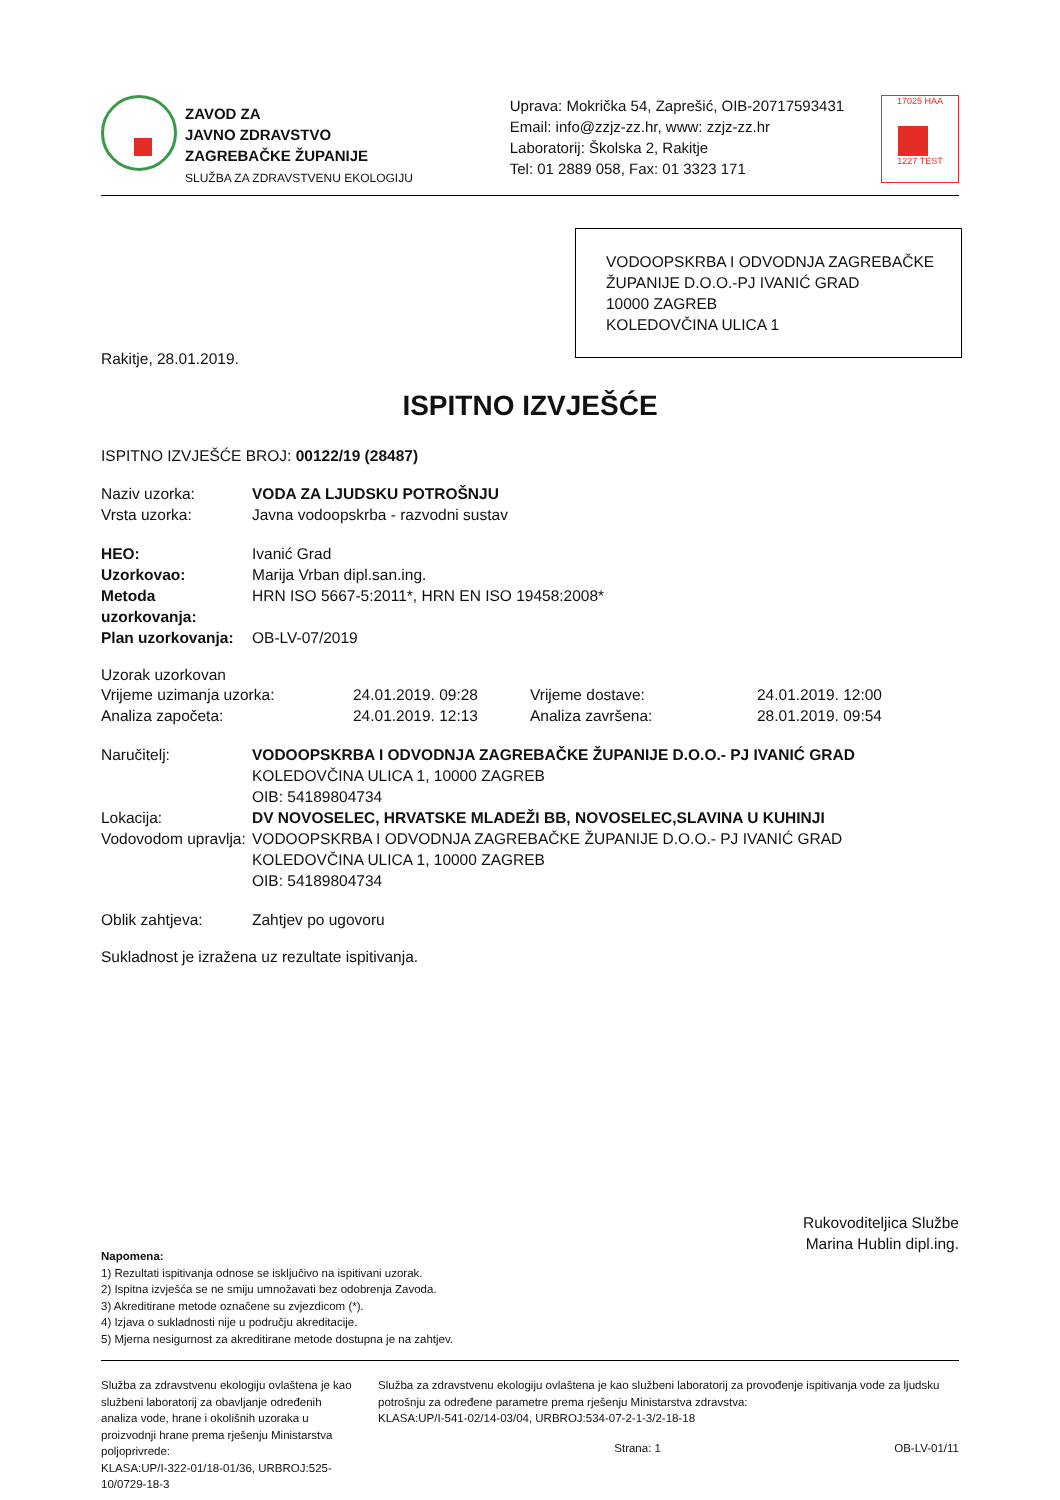ZAVOD ZA
JAVNO ZDRAVSTVO
ZAGREBAČKE ŽUPANIJE
SLUŽBA ZA ZDRAVSTVENU EKOLOGIJU
Uprava: Mokrička 54, Zaprešić, OIB-20717593431
Email: info@zzjz-zz.hr, www: zzjz-zz.hr
Laboratorij: Školska 2, Rakitje
Tel: 01 2889 058, Fax: 01 3323 171
17025 HAA
1227 TEST
VODOOPSKRBA I ODVODNJA ZAGREBAČKE ŽUPANIJE D.O.O.-PJ IVANIĆ GRAD
10000 ZAGREB
KOLEDOVČINA ULICA 1
Rakitje, 28.01.2019.
ISPITNO IZVJEŠĆE
ISPITNO IZVJEŠĆE BROJ: 00122/19 (28487)
Naziv uzorka: VODA ZA LJUDSKU POTROŠNJU
Vrsta uzorka: Javna vodoopskrba - razvodni sustav
HEO: Ivanić Grad
Uzorkovao: Marija Vrban dipl.san.ing.
Metoda uzorkovanja: HRN ISO 5667-5:2011*, HRN EN ISO 19458:2008*
Plan uzorkovanja: OB-LV-07/2019
Uzorak uzorkovan
Vrijeme uzimanja uzorka: 24.01.2019. 09:28 Vrijeme dostave: 24.01.2019. 12:00
Analiza započeta: 24.01.2019. 12:13 Analiza završena: 28.01.2019. 09:54
Naručitelj: VODOOPSKRBA I ODVODNJA ZAGREBAČKE ŽUPANIJE D.O.O.- PJ IVANIĆ GRAD
KOLEDOVČINA ULICA 1, 10000 ZAGREB
OIB: 54189804734
Lokacija: DV NOVOSELEC, HRVATSKE MLADEŽI BB, NOVOSELEC,SLAVINA U KUHINJI
Vodovodom upravlja:
VODOOPSKRBA I ODVODNJA ZAGREBAČKE ŽUPANIJE D.O.O.- PJ IVANIĆ GRAD
KOLEDOVČINA ULICA 1, 10000 ZAGREB
OIB: 54189804734
Oblik zahtjeva: Zahtjev po ugovoru
Sukladnost je izražena uz rezultate ispitivanja.
Rukovoditeljica Službe
Marina Hublin dipl.ing.
Napomena:
1) Rezultati ispitivanja odnose se isključivo na ispitivani uzorak.
2) Ispitna izvješća se ne smiju umnožavati bez odobrenja Zavoda.
3) Akreditirane metode označene su zvjezdicom (*).
4) Izjava o sukladnosti nije u području akreditacije.
5) Mjerna nesigurnost za akreditirane metode dostupna je na zahtjev.
Služba za zdravstvenu ekologiju ovlaštena je kao službeni laboratorij za obavljanje određenih analiza vode, hrane i okolišnih uzoraka u proizvodnji hrane prema rješenju Ministarstva poljoprivrede:
KLASA:UP/I-322-01/18-01/36, URBROJ:525-10/0729-18-3
Služba za zdravstvenu ekologiju ovlaštena je kao službeni laboratorij za provođenje ispitivanja vode za ljudsku potrošnju za određene parametre prema rješenju Ministarstva zdravstva:
KLASA:UP/I-541-02/14-03/04, URBROJ:534-07-2-1-3/2-18-18
Strana: 1 OB-LV-01/11